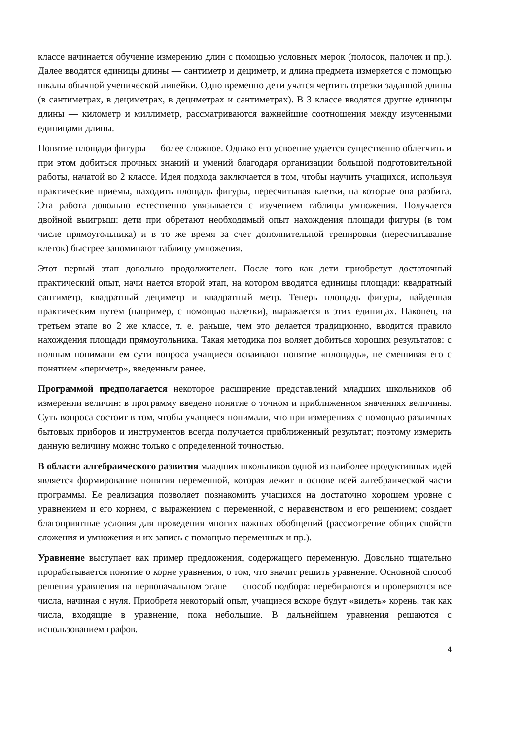классе начинается обучение измерению длин с помощью условных мерок (полосок, палочек и пр.). Далее вводятся единицы длины — сантиметр и дециметр, и длина предмета измеряется с помощью шкалы обычной ученической линейки. Одно временно дети учатся чертить отрезки заданной длины (в сантиметрах, в дециметрах, в дециметрах и сантиметрах). В 3 классе вводятся другие единицы длины — километр и миллиметр, рассматриваются важнейшие соотношения между изученными единицами длины.
Понятие площади фигуры — более сложное. Однако его усвоение удается существенно облегчить и при этом добиться прочных знаний и умений благодаря организации большой подготовительной работы, начатой во 2 классе. Идея подхода заключается в том, чтобы научить учащихся, используя практические приемы, находить площадь фигуры, пересчитывая клетки, на которые она разбита. Эта работа довольно естественно увязывается с изучением таблицы умножения. Получается двойной выигрыш: дети при обретают необходимый опыт нахождения площади фигуры (в том числе прямоугольника) и в то же время за счет дополнительной тренировки (пересчитывание клеток) быстрее запоминают таблицу умножения.
Этот первый этап довольно продолжителен. После того как дети приобретут достаточный практический опыт, начи нается второй этап, на котором вводятся единицы площади: квадратный сантиметр, квадратный дециметр и квадратный метр. Теперь площадь фигуры, найденная практическим путем (например, с помощью палетки), выражается в этих единицах. Наконец, на третьем этапе во 2 же классе, т. е. раньше, чем это делается традиционно, вводится правило нахождения площади прямоугольника. Такая методика поз воляет добиться хороших результатов: с полным понимани ем сути вопроса учащиеся осваивают понятие «площадь», не смешивая его с понятием «периметр», введенным ранее.
Программой предполагается некоторое расширение представлений младших школьников об измерении величин: в программу введено понятие о точном и приближенном значениях величины. Суть вопроса состоит в том, чтобы учащиеся понимали, что при измерениях с помощью различных бытовых приборов и инструментов всегда получается приближенный результат; поэтому измерить данную величину можно только с определенной точностью.
В области алгебраического развития младших школьников одной из наиболее продуктивных идей является формирование понятия переменной, которая лежит в основе всей алгебраической части программы. Ее реализация позволяет познакомить учащихся на достаточно хорошем уровне с уравнением и его корнем, с выражением с переменной, с неравенством и его решением; создает благоприятные условия для проведения многих важных обобщений (рассмотрение общих свойств сложения и умножения и их запись с помощью переменных и пр.).
Уравнение выступает как пример предложения, содержащего переменную. Довольно тщательно прорабатывается понятие о корне уравнения, о том, что значит решить уравнение. Основной способ решения уравнения на первоначальном этапе — способ подбора: перебираются и проверяются все числа, начиная с нуля. Приобретя некоторый опыт, учащиеся вскоре будут «видеть» корень, так как числа, входящие в уравнение, пока небольшие. В дальнейшем уравнения решаются с использованием графов.
4